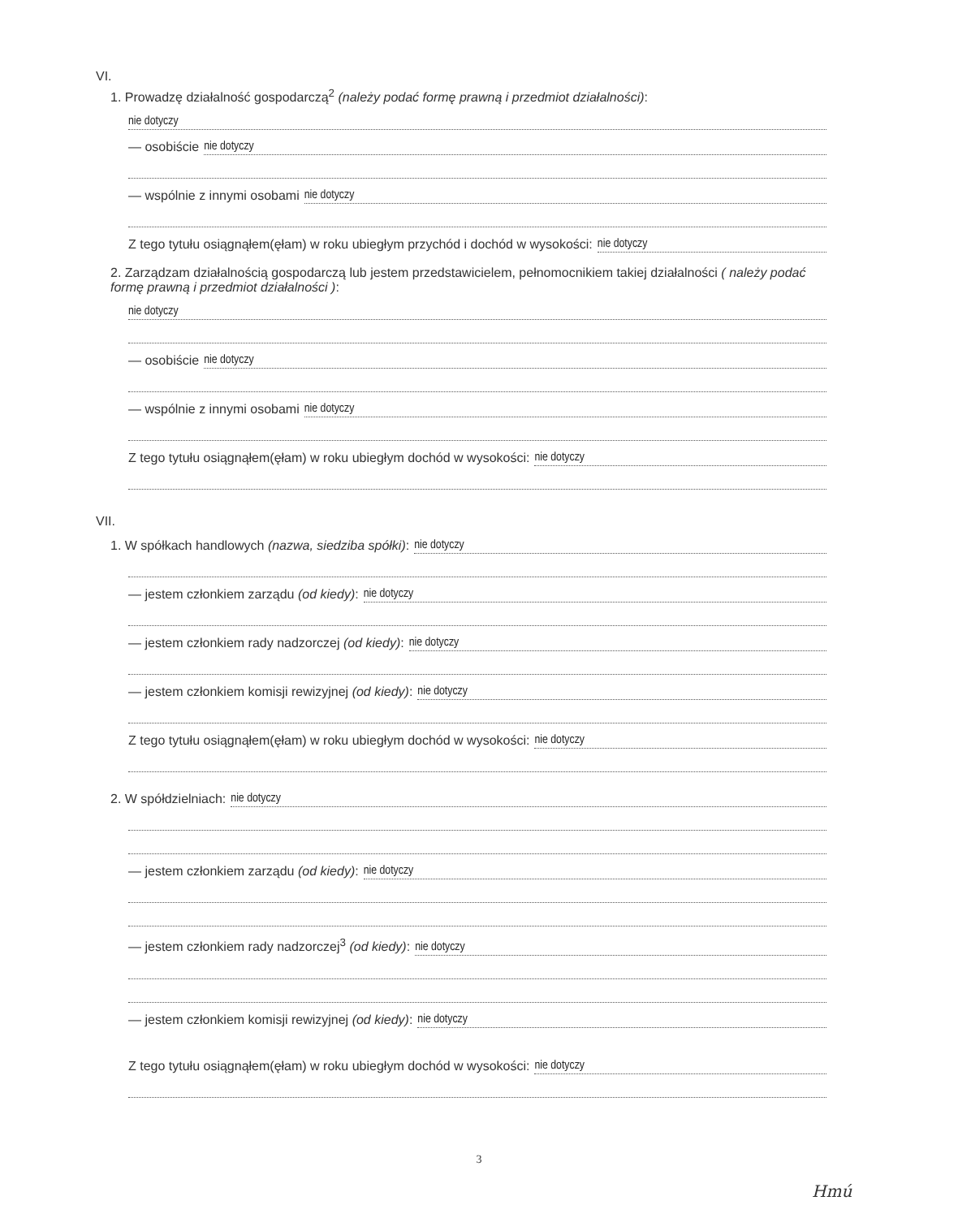VI.
1. Prowadzę działalność gospodarczą<sup>2</sup> (należy podać formę prawną i przedmiot działalności):
nie dotyczy
— osobiście nie dotyczy
— wspólnie z innymi osobami nie dotyczy
Z tego tytułu osiągnąłem(ęłam) w roku ubiegłym przychód i dochód w wysokości: nie dotyczy
2. Zarządzam działalnością gospodarczą lub jestem przedstawicielem, pełnomocnikiem takiej działalności ( należy podać formę prawną i przedmiot działalności ):
nie dotyczy
— osobiście nie dotyczy
— wspólnie z innymi osobami nie dotyczy
Z tego tytułu osiągnąłem(ęłam) w roku ubiegłym dochód w wysokości: nie dotyczy
VII.
1. W spółkach handlowych (nazwa, siedziba spółki): nie dotyczy
— jestem członkiem zarządu (od kiedy): nie dotyczy
— jestem członkiem rady nadzorczej (od kiedy): nie dotyczy
— jestem członkiem komisji rewizyjnej (od kiedy): nie dotyczy
Z tego tytułu osiągnąłem(ęłam) w roku ubiegłym dochód w wysokości: nie dotyczy
2. W spółdzielniach: nie dotyczy
— jestem członkiem zarządu (od kiedy): nie dotyczy
— jestem członkiem rady nadzorczej<sup>3</sup> (od kiedy): nie dotyczy
— jestem członkiem komisji rewizyjnej (od kiedy): nie dotyczy
Z tego tytułu osiągnąłem(ęłam) w roku ubiegłym dochód w wysokości: nie dotyczy
3
Hmú